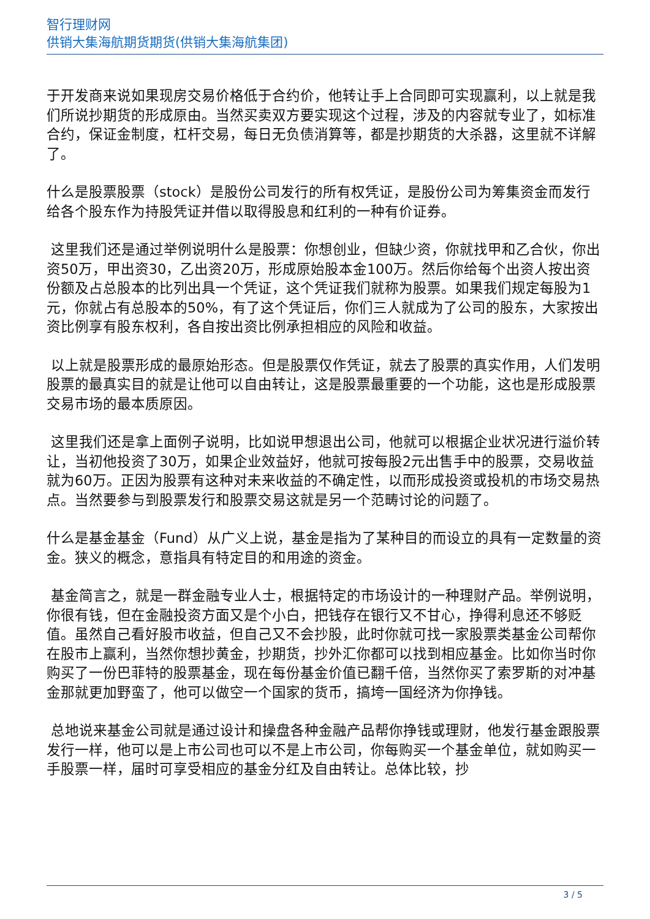智行理财网
供销大集海航期货期货(供销大集海航集团)
于开发商来说如果现房交易价格低于合约价，他转让手上合同即可实现赢利，以上就是我们所说抄期货的形成原由。当然买卖双方要实现这个过程，涉及的内容就专业了，如标准合约，保证金制度，杠杆交易，每日无负债消算等，都是抄期货的大杀器，这里就不详解了。
什么是股票股票（stock）是股份公司发行的所有权凭证，是股份公司为筹集资金而发行给各个股东作为持股凭证并借以取得股息和红利的一种有价证券。
这里我们还是通过举例说明什么是股票：你想创业，但缺少资，你就找甲和乙合伙，你出资50万，甲出资30，乙出资20万，形成原始股本金100万。然后你给每个出资人按出资份额及占总股本的比列出具一个凭证，这个凭证我们就称为股票。如果我们规定每股为1元，你就占有总股本的50%，有了这个凭证后，你们三人就成为了公司的股东，大家按出资比例享有股东权利，各自按出资比例承担相应的风险和收益。
以上就是股票形成的最原始形态。但是股票仅作凭证，就去了股票的真实作用，人们发明股票的最真实目的就是让他可以自由转让，这是股票最重要的一个功能，这也是形成股票交易市场的最本质原因。
这里我们还是拿上面例子说明，比如说甲想退出公司，他就可以根据企业状况进行溢价转让，当初他投资了30万，如果企业效益好，他就可按每股2元出售手中的股票，交易收益就为60万。正因为股票有这种对未来收益的不确定性，以而形成投资或投机的市场交易热点。当然要参与到股票发行和股票交易这就是另一个范畴讨论的问题了。
什么是基金基金（Fund）从广义上说，基金是指为了某种目的而设立的具有一定数量的资金。狭义的概念，意指具有特定目的和用途的资金。
基金简言之，就是一群金融专业人士，根据特定的市场设计的一种理财产品。举例说明，你很有钱，但在金融投资方面又是个小白，把钱存在银行又不甘心，挣得利息还不够贬值。虽然自己看好股市收益，但自己又不会抄股，此时你就可找一家股票类基金公司帮你在股市上赢利，当然你想抄黄金，抄期货，抄外汇你都可以找到相应基金。比如你当时你购买了一份巴菲特的股票基金，现在每份基金价值已翻千倍，当然你买了索罗斯的对冲基金那就更加野蛮了，他可以做空一个国家的货币，搞垮一国经济为你挣钱。
总地说来基金公司就是通过设计和操盘各种金融产品帮你挣钱或理财，他发行基金跟股票发行一样，他可以是上市公司也可以不是上市公司，你每购买一个基金单位，就如购买一手股票一样，届时可享受相应的基金分红及自由转让。总体比较，抄
3 / 5